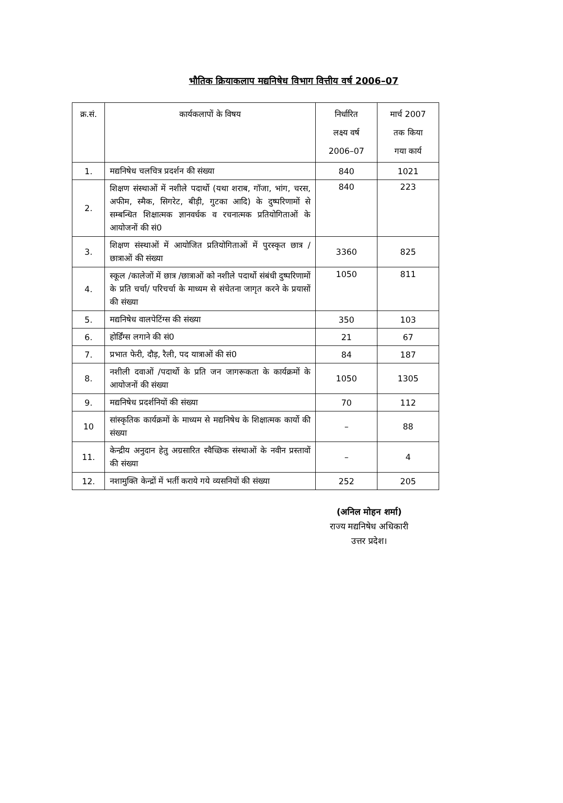भौतिक क्रियाकलाप मद्यनिषेध विभाग वित्तीय वर्ष 2006–07
| क्र.सं. | कार्यकलापों के विषय | निर्धारित लक्ष्य वर्ष 2006–07 | मार्च 2007 तक किया गया कार्य |
| --- | --- | --- | --- |
| 1. | मद्यनिषेध चलचित्र प्रदर्शन की संख्या | 840 | 1021 |
| 2. | शिक्षण संस्थाओं में नशीले पदार्थो (यथा शराब, गॉजा, भांग, चरस, अफीम, स्मैक, सिगरेट, बीड़ी, गुटका आदि) के दुष्परिणामों से सम्बन्धित शिक्षात्मक ज्ञानवर्धक व रचनात्मक प्रतियोगिताओं के आयोजनों की सं0 | 840 | 223 |
| 3. | शिक्षण संस्थाओं में आयोजित प्रतियोगिताओं में पुरस्कृत छात्र /छात्राओं की संख्या | 3360 | 825 |
| 4. | स्कूल /कालेजों में छात्र /छात्राओं को नशीले पदार्थो संबंधी दुष्परिणामों के प्रति चर्चा/ परिचर्चा के माध्यम से संचेतना जागृत करने के प्रयासों की संख्या | 1050 | 811 |
| 5. | मद्यनिषेध वालपेटिंग्स की संख्या | 350 | 103 |
| 6. | होर्डिंग्स लगाने की सं0 | 21 | 67 |
| 7. | प्रभात फेरी, दौड़, रैली, पद यात्राओं की सं0 | 84 | 187 |
| 8. | नशीली दवाओं /पदार्थो के प्रति जन जागरूकता के कार्यक्रमों के आयोजनों की संख्या | 1050 | 1305 |
| 9. | मद्यनिषेध प्रदर्शनियों की संख्या | 70 | 112 |
| 10 | सांस्कृतिक कार्यक्रमों के माध्यम से मद्यनिषेध के शिक्षात्मक कार्यो की संख्या | – | 88 |
| 11. | केन्द्रीय अनुदान हेतु अग्रसारित स्वैच्छिक संस्थाओं के नवीन प्रस्तावों की संख्या | – | 4 |
| 12. | नशामुक्ति केन्द्रों में भर्ती कराये गये व्यसनियों की संख्या | 252 | 205 |
(अनिल मोहन शर्मा)
राज्य मद्यनिषेध अधिकारी
उत्तर प्रदेश।